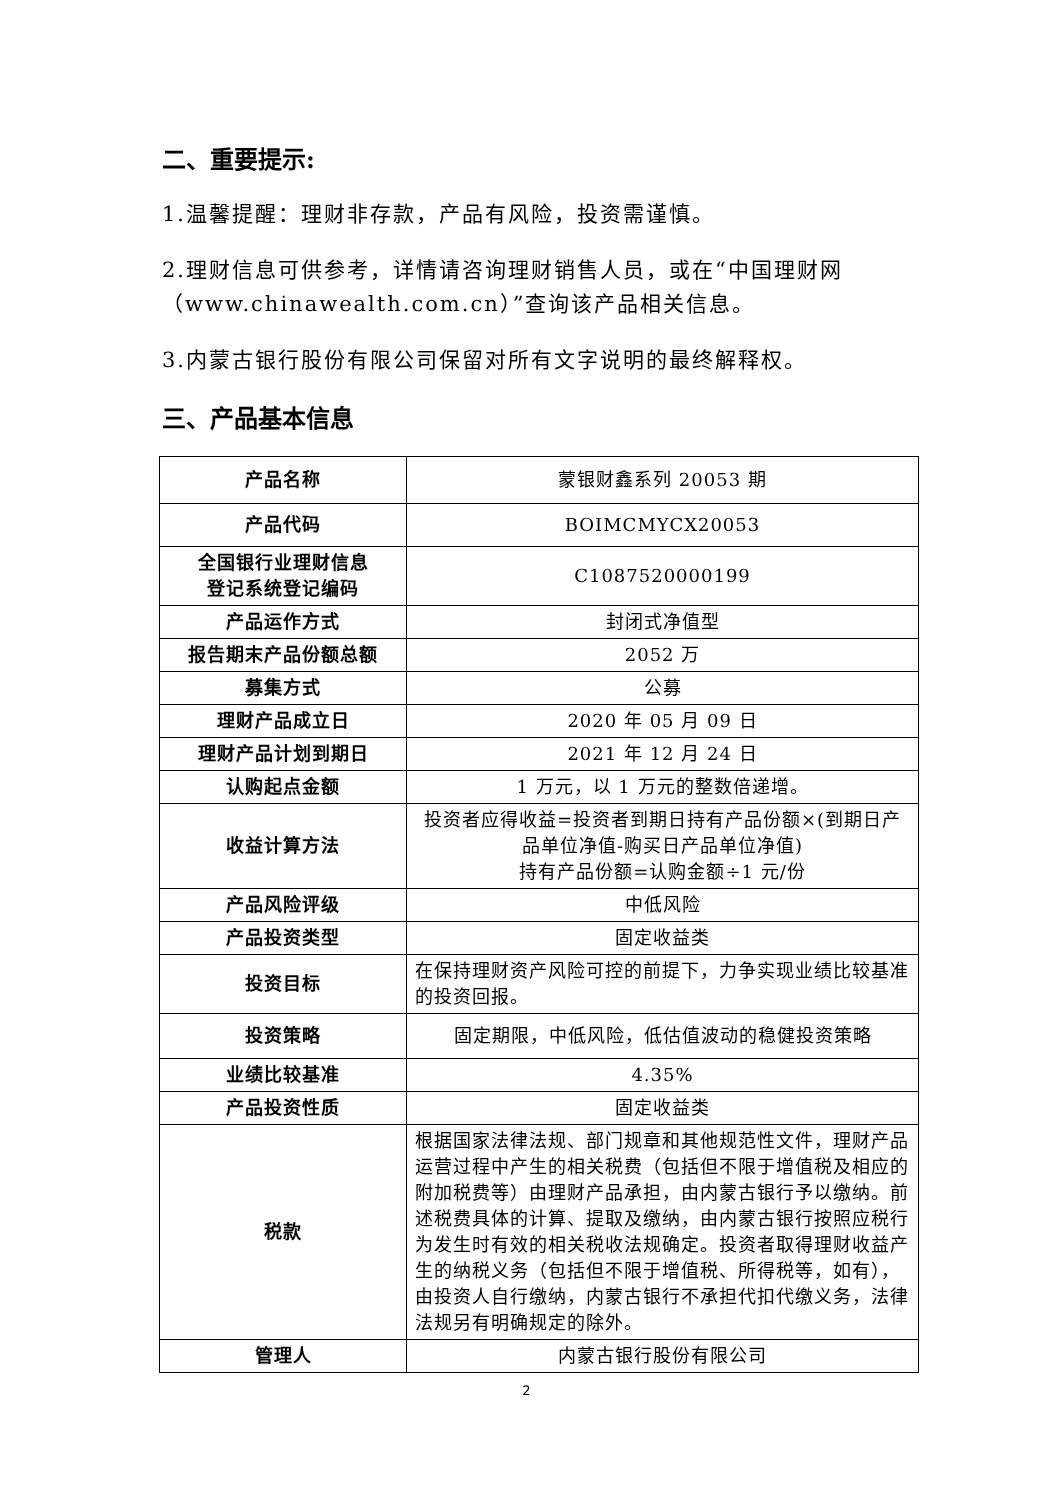二、重要提示:
1.温馨提醒：理财非存款，产品有风险，投资需谨慎。
2.理财信息可供参考，详情请咨询理财销售人员，或在“中国理财网（www.chinawealth.com.cn）”查询该产品相关信息。
3.内蒙古银行股份有限公司保留对所有文字说明的最终解释权。
三、产品基本信息
| 产品名称 | 蒙银财鑫系列 20053 期 |
| 产品代码 | BOIMCMYCX20053 |
| 全国银行业理财信息 登记系统登记编码 | C1087520000199 |
| 产品运作方式 | 封闭式净值型 |
| 报告期末产品份额总额 | 2052 万 |
| 募集方式 | 公募 |
| 理财产品成立日 | 2020 年 05 月 09 日 |
| 理财产品计划到期日 | 2021 年 12 月 24 日 |
| 认购起点金额 | 1 万元，以 1 万元的整数倍递增。 |
| 收益计算方法 | 投资者应得收益=投资者到期日持有产品份额×(到期日产品单位净值-购买日产品单位净值) 持有产品份额=认购金额÷1 元/份 |
| 产品风险评级 | 中低风险 |
| 产品投资类型 | 固定收益类 |
| 投资目标 | 在保持理财资产风险可控的前提下，力争实现业绩比较基准的投资回报。 |
| 投资策略 | 固定期限，中低风险，低估值波动的稳健投资策略 |
| 业绩比较基准 | 4.35% |
| 产品投资性质 | 固定收益类 |
| 税款 | 根据国家法律法规、部门规章和其他规范性文件，理财产品运营过程中产生的相关税费（包括但不限于增值税及相应的附加税费等）由理财产品承担，由内蒙古银行予以缴纳。前述税费具体的计算、提取及缴纳，由内蒙古银行按照应税行为发生时有效的相关税收法规确定。投资者取得理财收益产生的纳税义务（包括但不限于增值税、所得税等，如有），由投资人自行缴纳，内蒙古银行不承担代扣代缴义务，法律法规另有明确规定的除外。 |
| 管理人 | 内蒙古银行股份有限公司 |
2